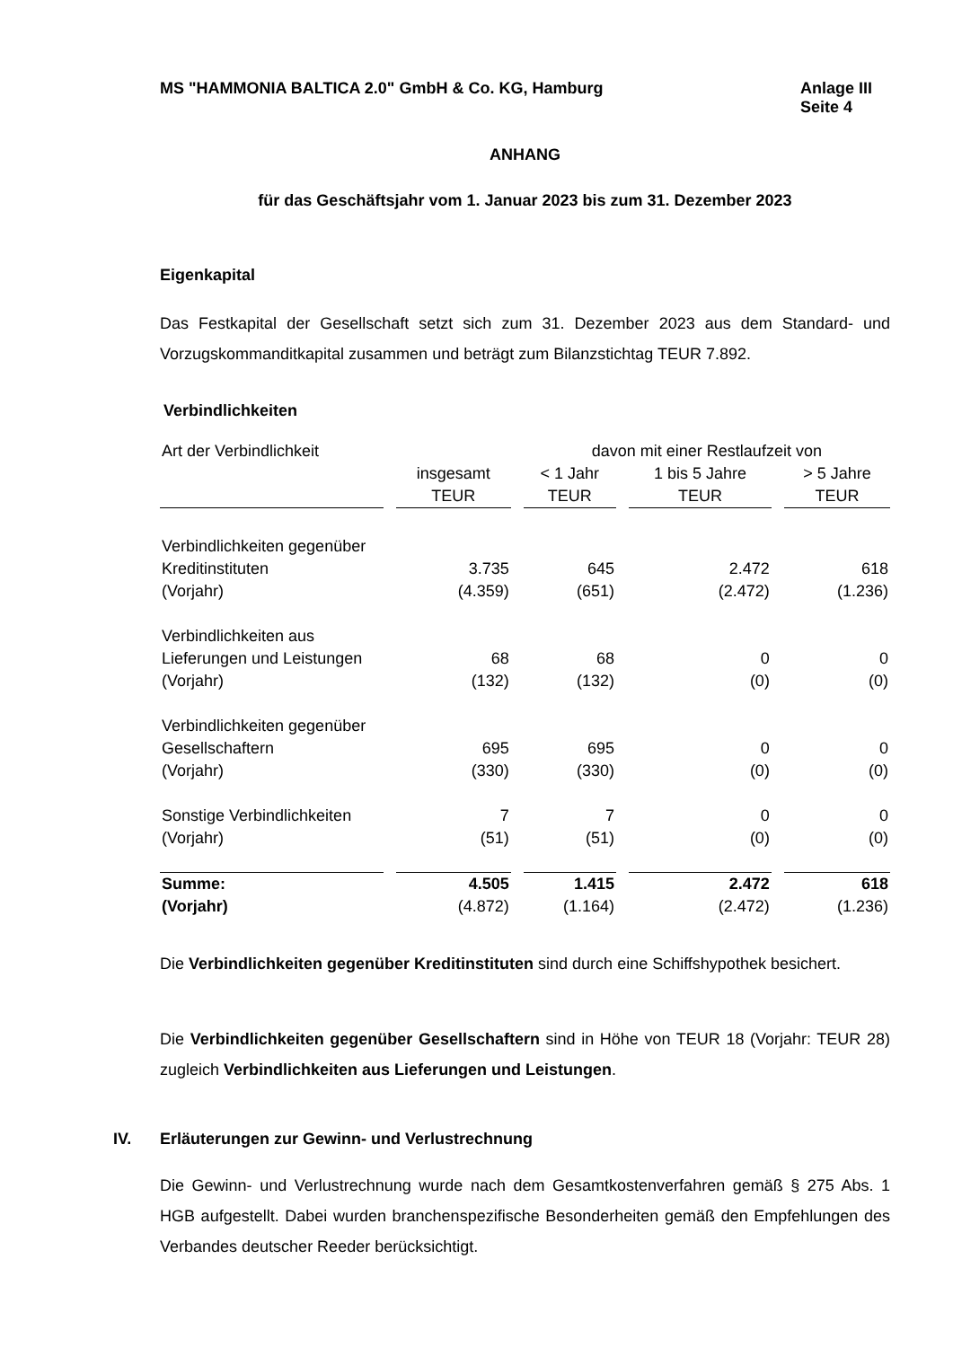MS "HAMMONIA BALTICA 2.0" GmbH & Co. KG, Hamburg
Anlage III
Seite 4
ANHANG
für das Geschäftsjahr vom 1. Januar 2023 bis zum 31. Dezember 2023
Eigenkapital
Das Festkapital der Gesellschaft setzt sich zum 31. Dezember 2023 aus dem Standard- und Vorzugskommanditkapital zusammen und beträgt zum Bilanzstichtag TEUR 7.892.
Verbindlichkeiten
| Art der Verbindlichkeit | | davon mit einer Restlaufzeit von | | |
| | insgesamt | < 1 Jahr | 1 bis 5 Jahre | > 5 Jahre |
| | TEUR | TEUR | TEUR | TEUR |
| Verbindlichkeiten gegenüber | | | | |
| Kreditinstituten | 3.735 | 645 | 2.472 | 618 |
| (Vorjahr) | (4.359) | (651) | (2.472) | (1.236) |
| Verbindlichkeiten aus | | | | |
| Lieferungen und Leistungen | 68 | 68 | 0 | 0 |
| (Vorjahr) | (132) | (132) | (0) | (0) |
| Verbindlichkeiten gegenüber | | | | |
| Gesellschaftern | 695 | 695 | 0 | 0 |
| (Vorjahr) | (330) | (330) | (0) | (0) |
| Sonstige Verbindlichkeiten | 7 | 7 | 0 | 0 |
| (Vorjahr) | (51) | (51) | (0) | (0) |
| Summe: | 4.505 | 1.415 | 2.472 | 618 |
| (Vorjahr) | (4.872) | (1.164) | (2.472) | (1.236) |
Die Verbindlichkeiten gegenüber Kreditinstituten sind durch eine Schiffshypothek besi­chert.
Die Verbindlichkeiten gegenüber Gesellschaftern sind in Höhe von TEUR 18 (Vorjahr: TEUR 28) zugleich Verbindlichkeiten aus Lieferungen und Leistungen.
IV. Erläuterungen zur Gewinn- und Verlustrechnung
Die Gewinn- und Verlustrechnung wurde nach dem Gesamtkostenverfahren gemäß § 275 Abs. 1 HGB aufgestellt. Dabei wurden branchenspezifische Besonderheiten gemäß den Empfehlungen des Verbandes deutscher Reeder berücksichtigt.